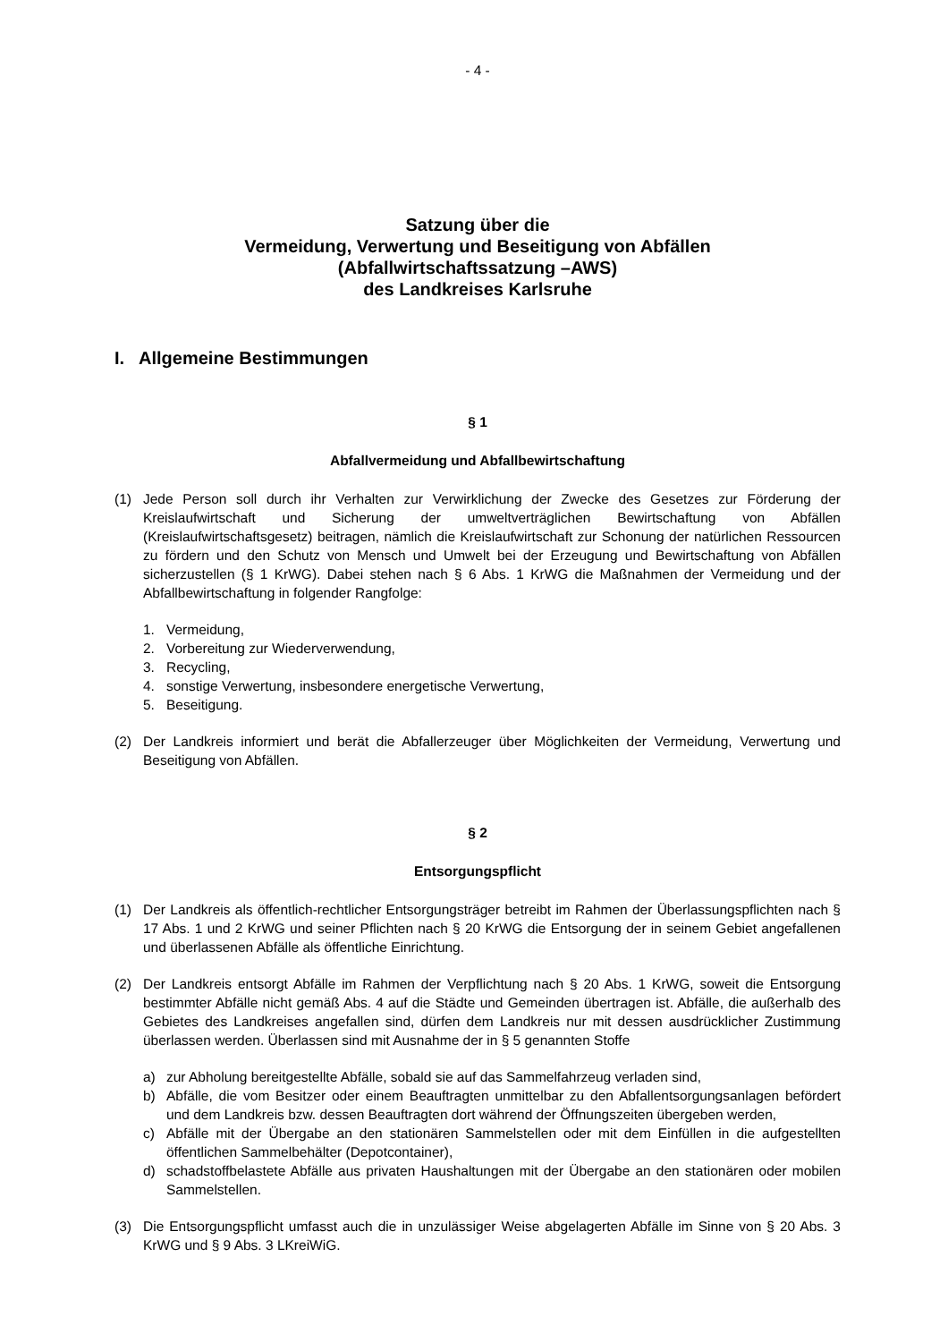- 4 -
Satzung über die
Vermeidung, Verwertung und Beseitigung von Abfällen
(Abfallwirtschaftssatzung –AWS)
des Landkreises Karlsruhe
I. Allgemeine Bestimmungen
§ 1
Abfallvermeidung und Abfallbewirtschaftung
(1) Jede Person soll durch ihr Verhalten zur Verwirklichung der Zwecke des Gesetzes zur Förderung der Kreislaufwirtschaft und Sicherung der umweltverträglichen Bewirtschaftung von Abfällen (Kreislaufwirtschaftsgesetz) beitragen, nämlich die Kreislaufwirtschaft zur Schonung der natürlichen Ressourcen zu fördern und den Schutz von Mensch und Umwelt bei der Erzeugung und Bewirtschaftung von Abfällen sicherzustellen (§ 1 KrWG). Dabei stehen nach § 6 Abs. 1 KrWG die Maßnahmen der Vermeidung und der Abfallbewirtschaftung in folgender Rangfolge:
1. Vermeidung,
2. Vorbereitung zur Wiederverwendung,
3. Recycling,
4. sonstige Verwertung, insbesondere energetische Verwertung,
5. Beseitigung.
(2) Der Landkreis informiert und berät die Abfallerzeuger über Möglichkeiten der Vermeidung, Verwertung und Beseitigung von Abfällen.
§ 2
Entsorgungspflicht
(1) Der Landkreis als öffentlich-rechtlicher Entsorgungsträger betreibt im Rahmen der Überlassungspflichten nach § 17 Abs. 1 und 2 KrWG und seiner Pflichten nach § 20 KrWG die Entsorgung der in seinem Gebiet angefallenen und überlassenen Abfälle als öffentliche Einrichtung.
(2) Der Landkreis entsorgt Abfälle im Rahmen der Verpflichtung nach § 20 Abs. 1 KrWG, soweit die Entsorgung bestimmter Abfälle nicht gemäß Abs. 4 auf die Städte und Gemeinden übertragen ist. Abfälle, die außerhalb des Gebietes des Landkreises angefallen sind, dürfen dem Landkreis nur mit dessen ausdrücklicher Zustimmung überlassen werden. Überlassen sind mit Ausnahme der in § 5 genannten Stoffe
a) zur Abholung bereitgestellte Abfälle, sobald sie auf das Sammelfahrzeug verladen sind,
b) Abfälle, die vom Besitzer oder einem Beauftragten unmittelbar zu den Abfallentsorgungsanlagen befördert und dem Landkreis bzw. dessen Beauftragten dort während der Öffnungszeiten übergeben werden,
c) Abfälle mit der Übergabe an den stationären Sammelstellen oder mit dem Einfüllen in die aufgestellten öffentlichen Sammelbehälter (Depotcontainer),
d) schadstoffbelastete Abfälle aus privaten Haushaltungen mit der Übergabe an den stationären oder mobilen Sammelstellen.
(3) Die Entsorgungspflicht umfasst auch die in unzulässiger Weise abgelagerten Abfälle im Sinne von § 20 Abs. 3 KrWG und § 9 Abs. 3 LKreiWiG.